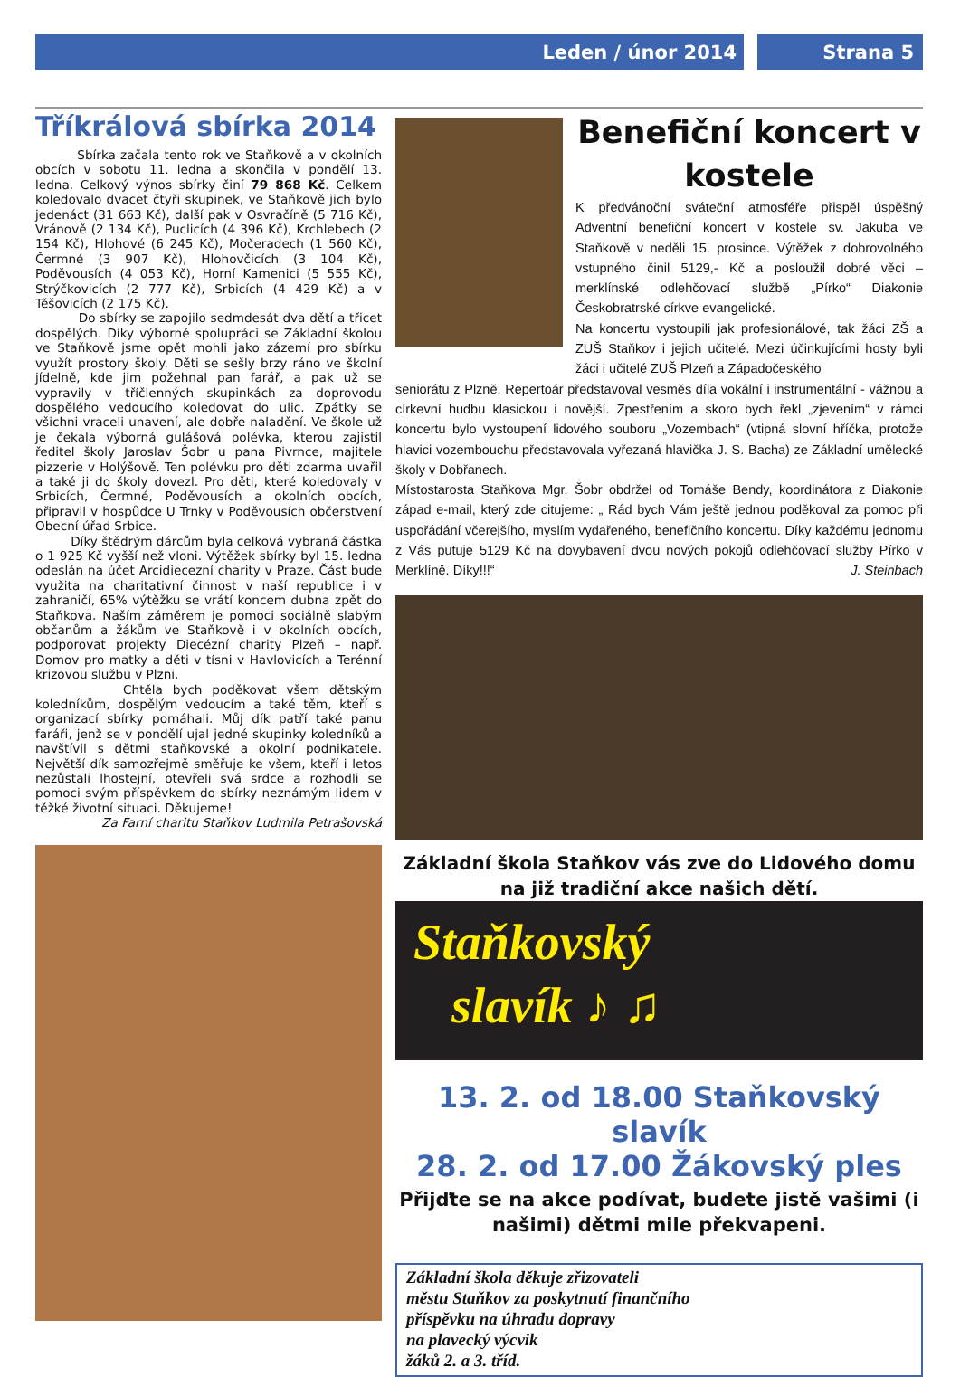Leden / únor 2014 Strana 5
Tříkrálová sbírka 2014
Sbírka začala tento rok ve Staňkově a v okolních obcích v sobotu 11. ledna a skončila v pondělí 13. ledna. Celkový výnos sbírky činí 79 868 Kč. Celkem koledovalo dvacet čtyři skupinek, ve Staňkově jich bylo jedenáct (31 663 Kč), další pak v Osvračíně (5 716 Kč), Vránově (2 134 Kč), Puclicích (4 396 Kč), Krchlebech (2 154 Kč), Hlohové (6 245 Kč), Močeradech (1 560 Kč), Čermné (3 907 Kč), Hlohovčicích (3 104 Kč), Poděvousích (4 053 Kč), Horní Kamenici (5 555 Kč), Strýčkovicích (2 777 Kč), Srbicích (4 429 Kč) a v Těšovicích (2 175 Kč).
Do sbírky se zapojilo sedmdesát dva dětí a třicet dospělých. Díky výborné spolupráci se Základní školou ve Staňkově jsme opět mohli jako zázemí pro sbírku využít prostory školy. Děti se sešly brzy ráno ve školní jídelně, kde jim požehnal pan farář, a pak už se vypravily v tříčlenných skupinkách za doprovodu dospělého vedoucího koledovat do ulic. Zpátky se všichni vraceli unavení, ale dobře naladění. Ve škole už je čekala výborná gulášová polévka, kterou zajistil ředitel školy Jaroslav Šobr u pana Pivrnce, majitele pizzerie v Holýšově. Ten polévku pro děti zdarma uvařil a také ji do školy dovezl. Pro děti, které koledovaly v Srbicích, Čermné, Poděvousích a okolních obcích, připravil v hospůdce U Trnky v Poděvousích občerstvení Obecní úřad Srbice.
Díky štědrým dárcům byla celková vybraná částka o 1 925 Kč vyšší než vloni. Výtěžek sbírky byl 15. ledna odeslán na účet Arcidiecezní charity v Praze. Část bude využita na charitativní činnost v naší republice i v zahraničí, 65% výtěžku se vrátí koncem dubna zpět do Staňkova. Naším záměrem je pomoci sociálně slabým občanům a žákům ve Staňkově i v okolních obcích, podporovat projekty Diecézní charity Plzeň – např. Domov pro matky a děti v tísni v Havlovicích a Terénní krizovou službu v Plzni.
Chtěla bych poděkovat všem dětským koledníkům, dospělým vedoucím a také těm, kteří s organizací sbírky pomáhali. Můj dík patří také panu faráři, jenž se v pondělí ujal jedné skupinky koledníků a navštívil s dětmi staňkovské a okolní podnikatele. Největší dík samozřejmě směřuje ke všem, kteří i letos nezůstali lhostejní, otevřeli svá srdce a rozhodli se pomoci svým příspěvkem do sbírky neznámým lidem v těžké životní situaci. Děkujeme!
Za Farní charitu Staňkov Ludmila Petrašovská
Benefiční koncert v kostele
K předvánoční sváteční atmosféře přispěl úspěšný Adventní benefiční koncert v kostele sv. Jakuba ve Staňkově v neděli 15. prosince. Výtěžek z dobrovolného vstupného činil 5129,- Kč a posloužil dobré věci – merklínské odlehčovací službě „Pírko“ Diakonie Českobratrské církve evangelické.
Na koncertu vystoupili jak profesionálové, tak žáci ZŠ a ZUŠ Staňkov i jejich učitelé. Mezi účinkujícími hosty byli žáci i učitelé ZUŠ Plzeň a Západočeského
seniorátu z Plzně. Repertoár představoval vesměs díla vokální i instrumentální - vážnou a církevní hudbu klasickou i novější. Zpestřením a skoro bych řekl „zjevením“ v rámci koncertu bylo vystoupení lidového souboru „Vozembach“ (vtipná slovní hříčka, protože hlavici vozembouchu představovala vyřezaná hlavička J. S. Bacha) ze Základní umělecké školy v Dobřanech.
Místostarosta Staňkova Mgr. Šobr obdržel od Tomáše Bendy, koordinátora z Diakonie západ e-mail, který zde citujeme: „ Rád bych Vám ještě jednou poděkoval za pomoc při uspořádání včerejšího, myslím vydařeného, benefičního koncertu. Díky každému jednomu z Vás putuje 5129 Kč na dovybavení dvou nových pokojů odlehčovací služby Pírko v Merklíně. Díky!!!“ J. Steinbach
Základní škola Staňkov vás zve do Lidového domu na již tradiční akce našich dětí.
Staňkovský
slavík ♪ ♫
13. 2. od 18.00 Staňkovský slavík
28. 2. od 17.00 Žákovský ples
Přijďte se na akce podívat, budete jistě vašimi (i našimi) dětmi mile překvapeni.
Základní škola děkuje zřizovateli
městu Staňkov za poskytnutí finančního
příspěvku na úhradu dopravy
na plavecký výcvik
žáků 2. a 3. tříd.